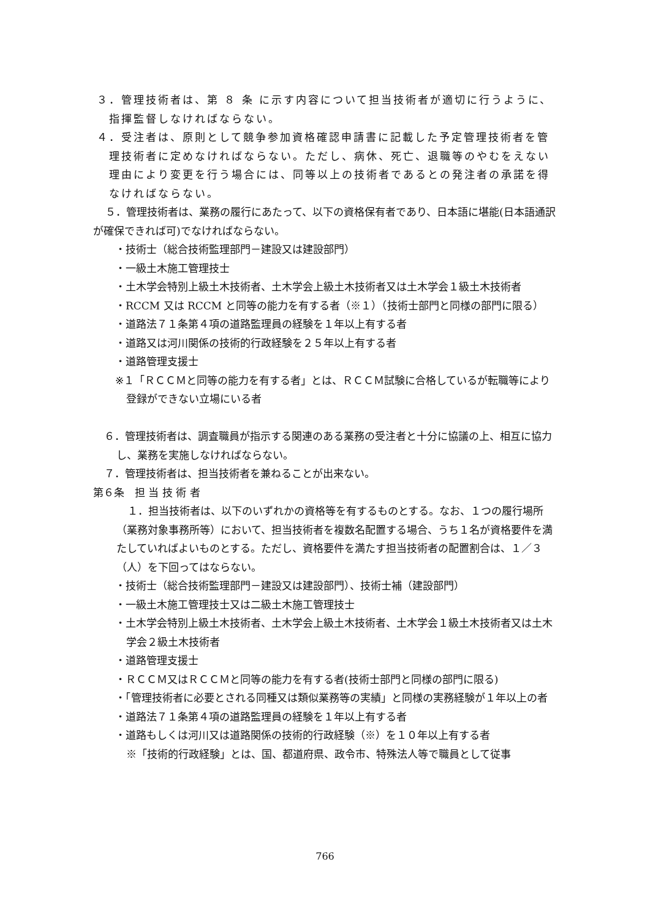３．管理技術者は、第 ８ 条 に示す内容について担当技術者が適切に行うように、指揮監督しなければならない。
４．受注者は、原則として競争参加資格確認申請書に記載した予定管理技術者を管理技術者に定めなければならない。ただし、病休、死亡、退職等のやむをえない理由により変更を行う場合には、同等以上の技術者であるとの発注者の承諾を得なければならない。
５．管理技術者は、業務の履行にあたって、以下の資格保有者であり、日本語に堪能(日本語通訳が確保できれば可)でなければならない。
・技術士（総合技術監理部門－建設又は建設部門）
・一級土木施工管理技士
・土木学会特別上級土木技術者、土木学会上級土木技術者又は土木学会１級土木技術者
・RCCM 又は RCCM と同等の能力を有する者（※１）（技術士部門と同様の部門に限る）
・道路法７１条第４項の道路監理員の経験を１年以上有する者
・道路又は河川関係の技術的行政経験を２５年以上有する者
・道路管理支援士
※１「ＲＣＣＭと同等の能力を有する者」とは、ＲＣＣＭ試験に合格しているが転職等により登録ができない立場にいる者
６．管理技術者は、調査職員が指示する関連のある業務の受注者と十分に協議の上、相互に協力し、業務を実施しなければならない。
７．管理技術者は、担当技術者を兼ねることが出来ない。
第６条　担 当 技 術 者
１．担当技術者は、以下のいずれかの資格等を有するものとする。なお、１つの履行場所（業務対象事務所等）において、担当技術者を複数名配置する場合、うち１名が資格要件を満たしていればよいものとする。ただし、資格要件を満たす担当技術者の配置割合は、１／３（人）を下回ってはならない。
・技術士（総合技術監理部門－建設又は建設部門）、技術士補（建設部門）
・一級土木施工管理技士又は二級土木施工管理技士
・土木学会特別上級土木技術者、土木学会上級土木技術者、土木学会１級土木技術者又は土木学会２級土木技術者
・道路管理支援士
・ＲＣＣＭ又はＲＣＣＭと同等の能力を有する者(技術士部門と同様の部門に限る)
・「管理技術者に必要とされる同種又は類似業務等の実績」と同様の実務経験が１年以上の者
・道路法７１条第４項の道路監理員の経験を１年以上有する者
・道路もしくは河川又は道路関係の技術的行政経験（※）を１０年以上有する者
※「技術的行政経験」とは、国、都道府県、政令市、特殊法人等で職員として従事
766